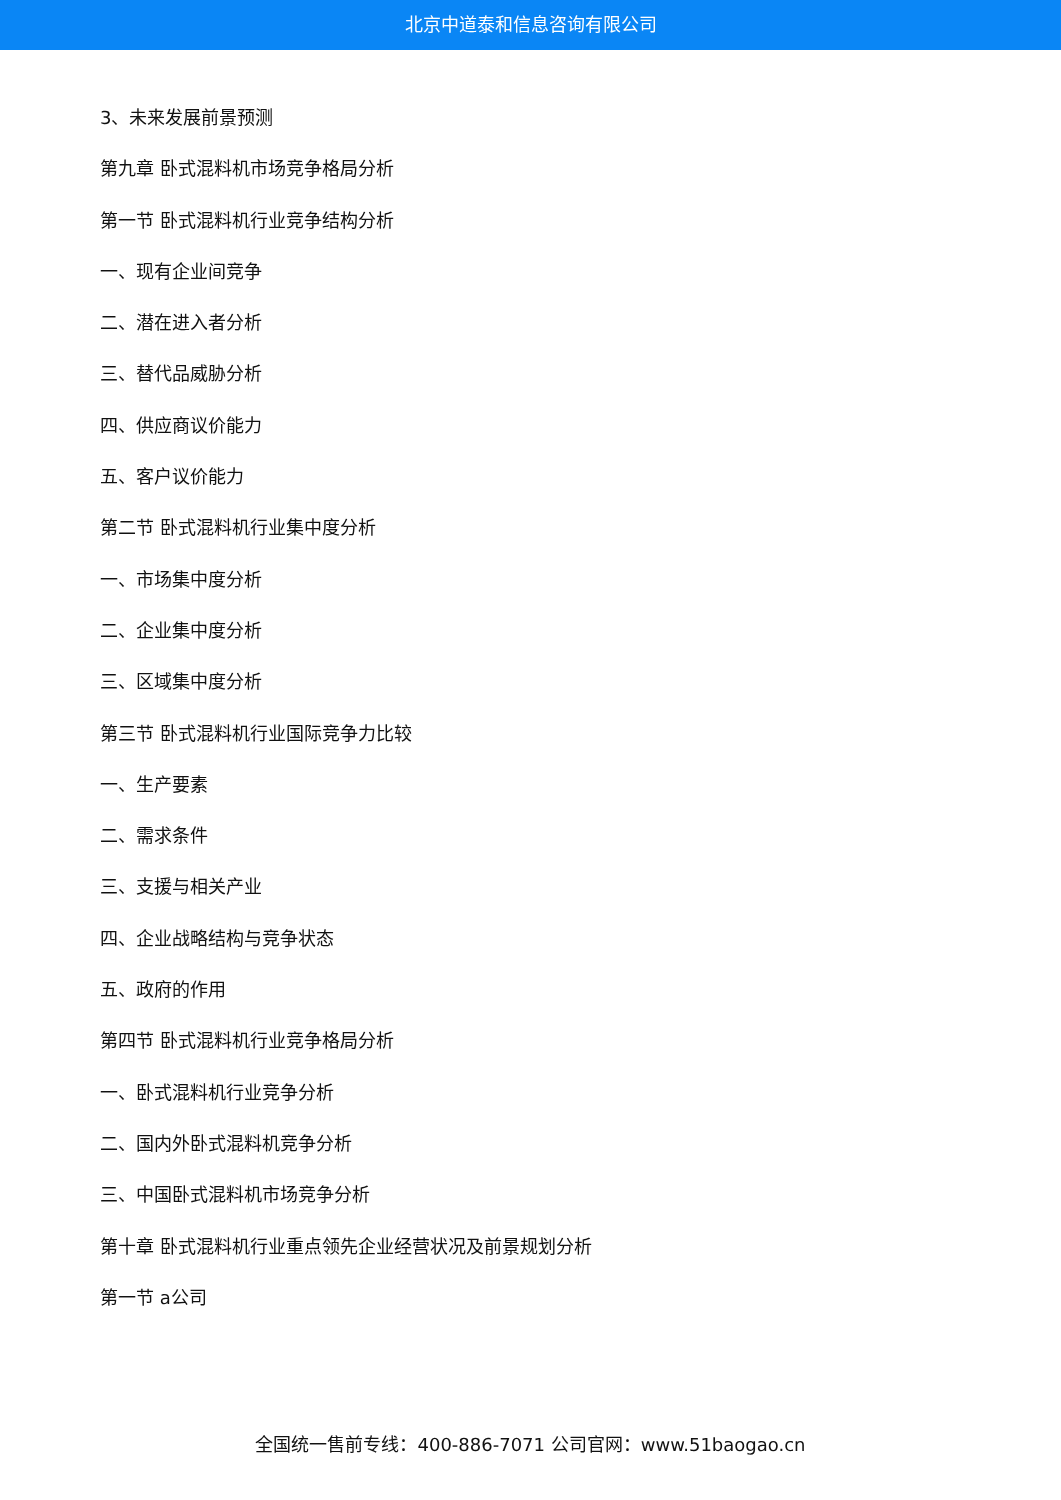北京中道泰和信息咨询有限公司
3、未来发展前景预测
第九章 卧式混料机市场竞争格局分析
第一节 卧式混料机行业竞争结构分析
一、现有企业间竞争
二、潜在进入者分析
三、替代品威胁分析
四、供应商议价能力
五、客户议价能力
第二节 卧式混料机行业集中度分析
一、市场集中度分析
二、企业集中度分析
三、区域集中度分析
第三节 卧式混料机行业国际竞争力比较
一、生产要素
二、需求条件
三、支援与相关产业
四、企业战略结构与竞争状态
五、政府的作用
第四节 卧式混料机行业竞争格局分析
一、卧式混料机行业竞争分析
二、国内外卧式混料机竞争分析
三、中国卧式混料机市场竞争分析
第十章 卧式混料机行业重点领先企业经营状况及前景规划分析
第一节 a公司
全国统一售前专线：400-886-7071 公司官网：www.51baogao.cn